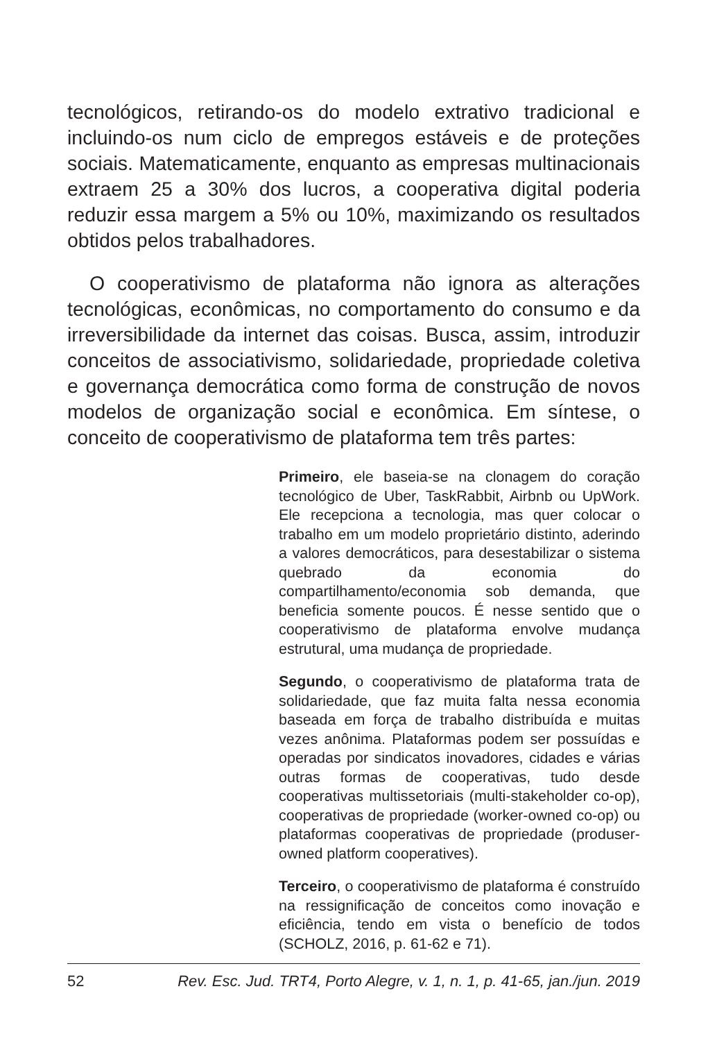tecnológicos, retirando-os do modelo extrativo tradicional e incluindo-os num ciclo de empregos estáveis e de proteções sociais. Matematicamente, enquanto as empresas multinacionais extraem 25 a 30% dos lucros, a cooperativa digital poderia reduzir essa margem a 5% ou 10%, maximizando os resultados obtidos pelos trabalhadores.
O cooperativismo de plataforma não ignora as alterações tecnológicas, econômicas, no comportamento do consumo e da irreversibilidade da internet das coisas. Busca, assim, introduzir conceitos de associativismo, solidariedade, propriedade coletiva e governança democrática como forma de construção de novos modelos de organização social e econômica. Em síntese, o conceito de cooperativismo de plataforma tem três partes:
Primeiro, ele baseia-se na clonagem do coração tecnológico de Uber, TaskRabbit, Airbnb ou UpWork. Ele recepciona a tecnologia, mas quer colocar o trabalho em um modelo proprietário distinto, aderindo a valores democráticos, para desestabilizar o sistema quebrado da economia do compartilhamento/economia sob demanda, que beneficia somente poucos. É nesse sentido que o cooperativismo de plataforma envolve mudança estrutural, uma mudança de propriedade.
Segundo, o cooperativismo de plataforma trata de solidariedade, que faz muita falta nessa economia baseada em força de trabalho distribuída e muitas vezes anônima. Plataformas podem ser possuídas e operadas por sindicatos inovadores, cidades e várias outras formas de cooperativas, tudo desde cooperativas multissetoriais (multi-stakeholder co-op), cooperativas de propriedade (worker-owned co-op) ou plataformas cooperativas de propriedade (produser-owned platform cooperatives).
Terceiro, o cooperativismo de plataforma é construído na ressignificação de conceitos como inovação e eficiência, tendo em vista o benefício de todos (SCHOLZ, 2016, p. 61-62 e 71).
52 Rev. Esc. Jud. TRT4, Porto Alegre, v. 1, n. 1, p. 41-65, jan./jun. 2019